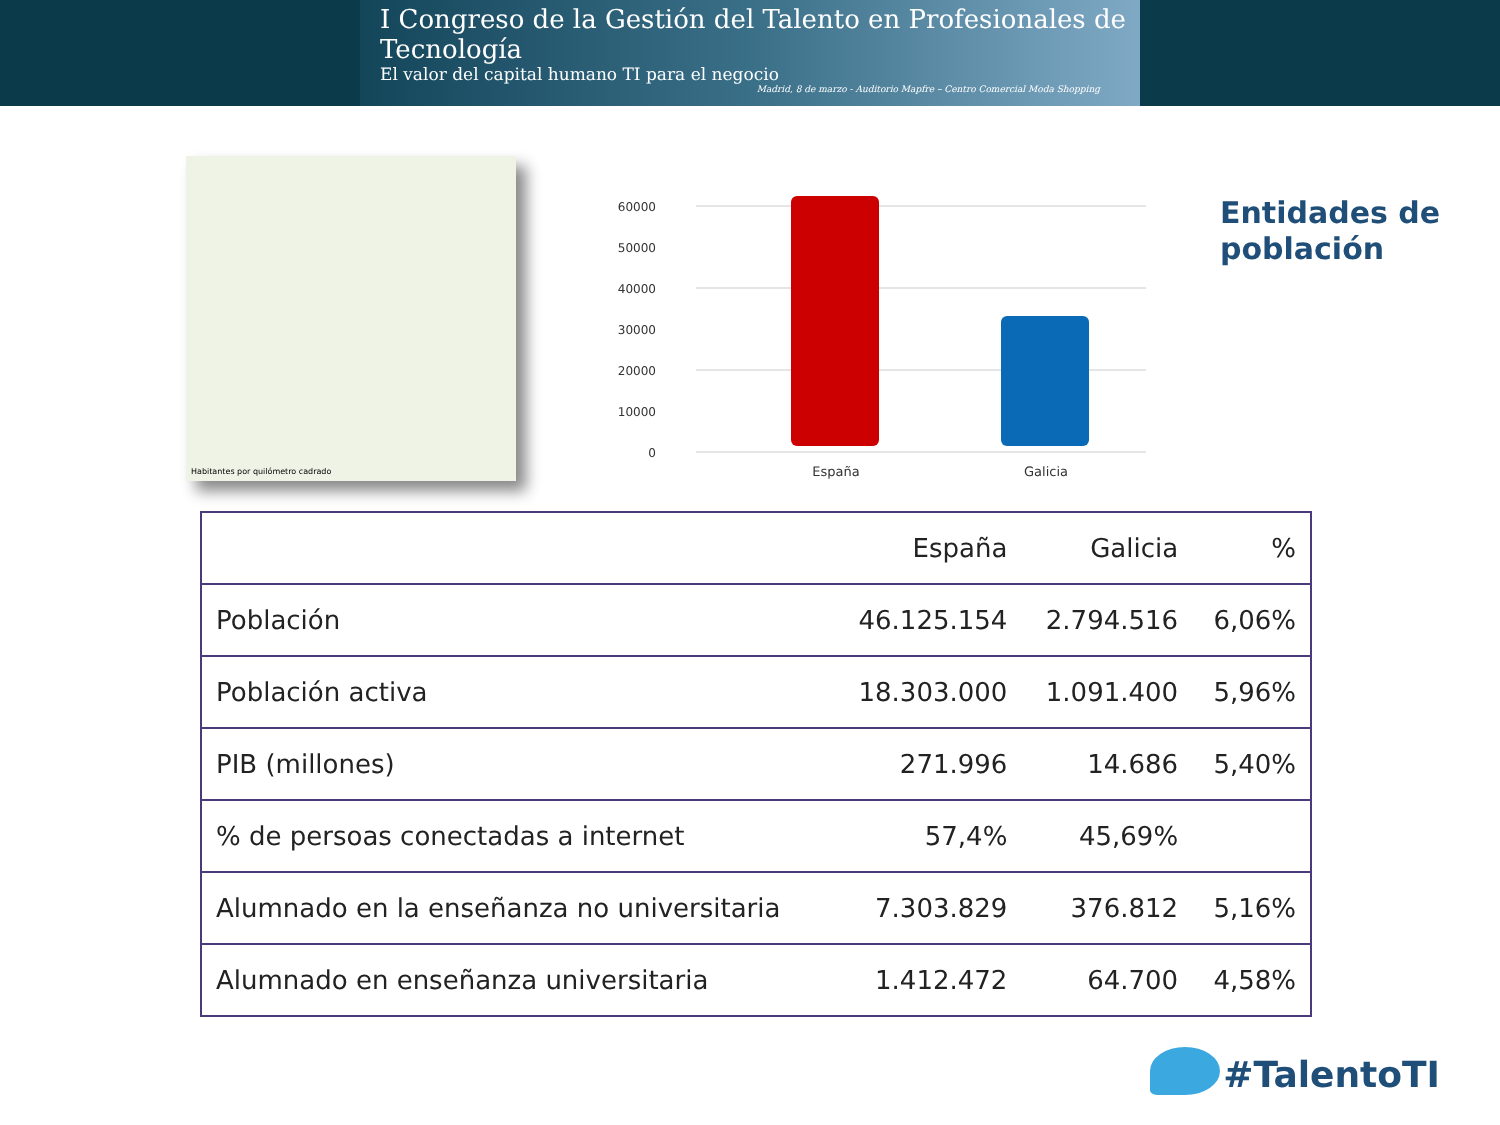I Congreso de la Gestión del Talento en Profesionales de Tecnología
El valor del capital humano TI para el negocio
Madrid, 8 de marzo - Auditorio Mapfre – Centro Comercial Moda Shopping
Habitantes por quilómetro cadrado
60000
50000
40000
30000
20000
10000
0
España
Galicia
Entidades de
población
| | España | Galicia | % |
| --- | --- | --- | --- |
| Población | 46.125.154 | 2.794.516 | 6,06% |
| Población activa | 18.303.000 | 1.091.400 | 5,96% |
| PIB (millones) | 271.996 | 14.686 | 5,40% |
| % de persoas conectadas a internet | 57,4% | 45,69% | |
| Alumnado en la enseñanza no universitaria | 7.303.829 | 376.812 | 5,16% |
| Alumnado en enseñanza universitaria | 1.412.472 | 64.700 | 4,58% |
#TalentoTI